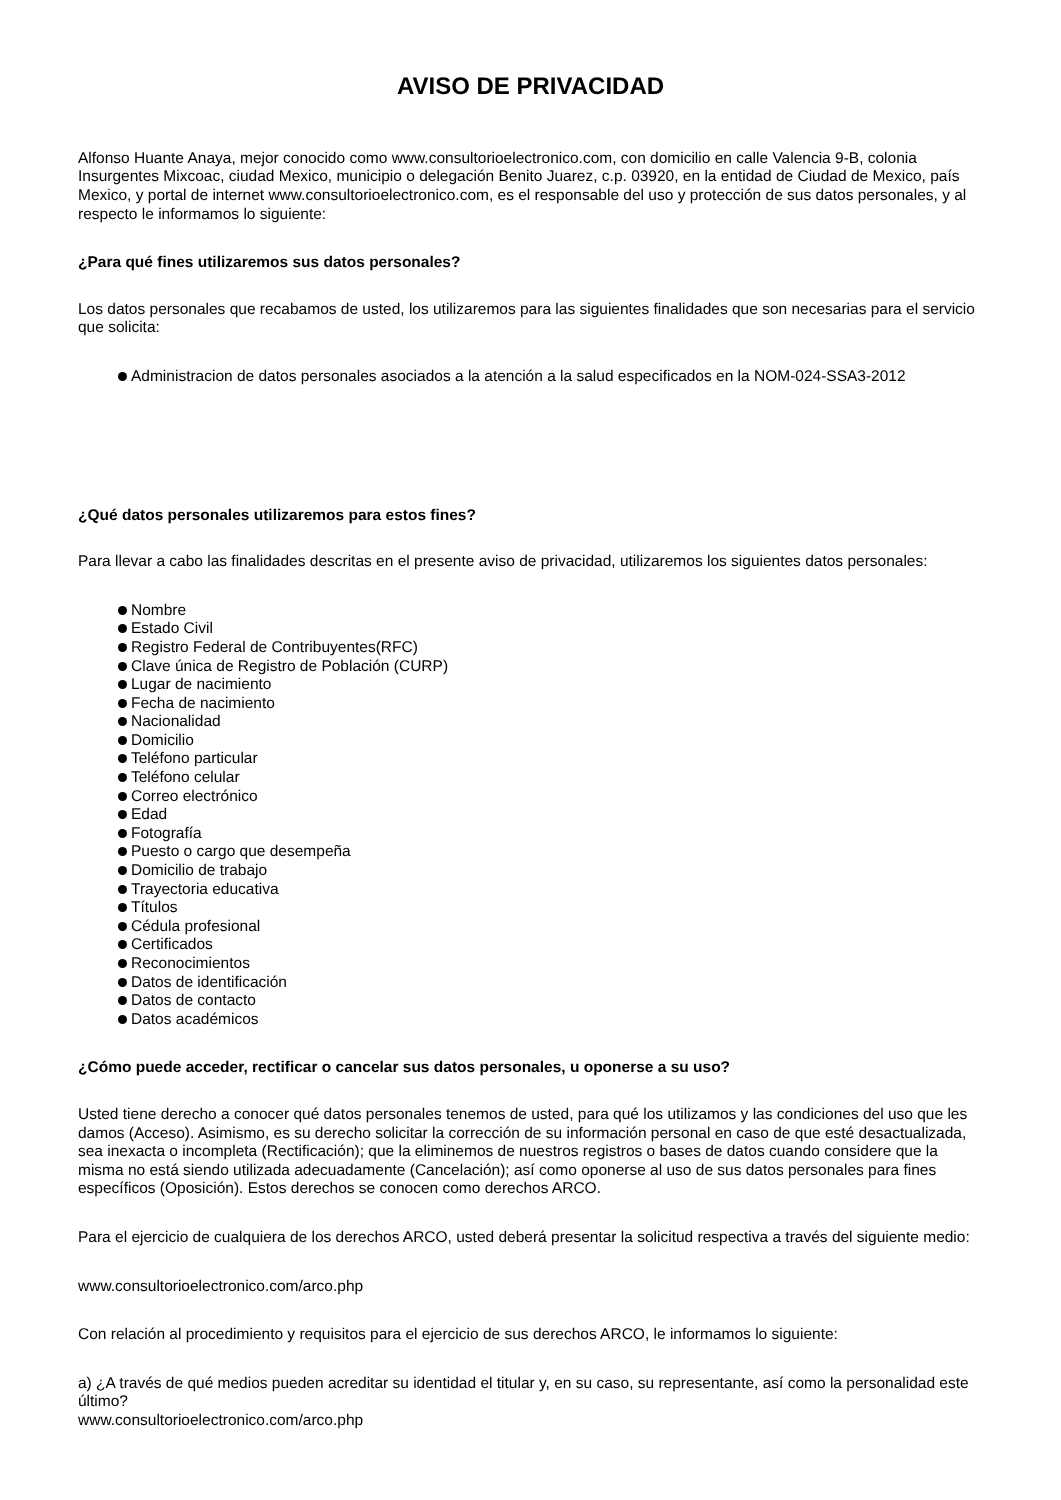AVISO DE PRIVACIDAD
Alfonso Huante Anaya, mejor conocido como www.consultorioelectronico.com, con domicilio en calle Valencia 9-B, colonia Insurgentes Mixcoac, ciudad Mexico, municipio o delegación Benito Juarez, c.p. 03920, en la entidad de Ciudad de Mexico, país Mexico, y portal de internet www.consultorioelectronico.com, es el responsable del uso y protección de sus datos personales, y al respecto le informamos lo siguiente:
¿Para qué fines utilizaremos sus datos personales?
Los datos personales que recabamos de usted, los utilizaremos para las siguientes finalidades que son necesarias para el servicio que solicita:
Administracion de datos personales asociados a la atención a la salud especificados en la NOM-024-SSA3-2012
¿Qué datos personales utilizaremos para estos fines?
Para llevar a cabo las finalidades descritas en el presente aviso de privacidad, utilizaremos los siguientes datos personales:
Nombre
Estado Civil
Registro Federal de Contribuyentes(RFC)
Clave única de Registro de Población (CURP)
Lugar de nacimiento
Fecha de nacimiento
Nacionalidad
Domicilio
Teléfono particular
Teléfono celular
Correo electrónico
Edad
Fotografía
Puesto o cargo que desempeña
Domicilio de trabajo
Trayectoria educativa
Títulos
Cédula profesional
Certificados
Reconocimientos
Datos de identificación
Datos de contacto
Datos académicos
¿Cómo puede acceder, rectificar o cancelar sus datos personales, u oponerse a su uso?
Usted tiene derecho a conocer qué datos personales tenemos de usted, para qué los utilizamos y las condiciones del uso que les damos (Acceso). Asimismo, es su derecho solicitar la corrección de su información personal en caso de que esté desactualizada, sea inexacta o incompleta (Rectificación); que la eliminemos de nuestros registros o bases de datos cuando considere que la misma no está siendo utilizada adecuadamente (Cancelación); así como oponerse al uso de sus datos personales para fines específicos (Oposición). Estos derechos se conocen como derechos ARCO.
Para el ejercicio de cualquiera de los derechos ARCO, usted deberá presentar la solicitud respectiva a través del siguiente medio:
www.consultorioelectronico.com/arco.php
Con relación al procedimiento y requisitos para el ejercicio de sus derechos ARCO, le informamos lo siguiente:
a) ¿A través de qué medios pueden acreditar su identidad el titular y, en su caso, su representante, así como la personalidad este último?
www.consultorioelectronico.com/arco.php